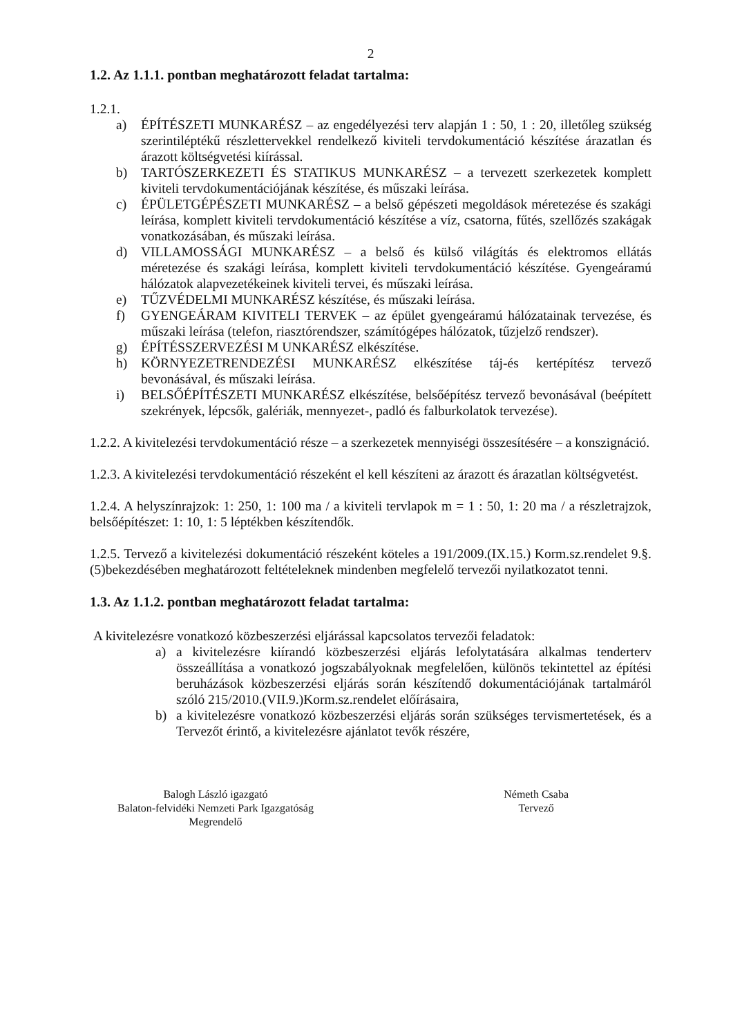2
1.2. Az 1.1.1. pontban meghatározott feladat tartalma:
1.2.1.
a) ÉPÍTÉSZETI MUNKARÉSZ – az engedélyezési terv alapján 1 : 50, 1 : 20, illetőleg szükség szerintiléptékű részlettervekkel rendelkező kiviteli tervdokumentáció készítése árazatlan és árazott költségvetési kiírással.
b) TARTÓSZERKEZETI ÉS STATIKUS MUNKARÉSZ – a tervezett szerkezetek komplett kiviteli tervdokumentációjának készítése, és műszaki leírása.
c) ÉPÜLETGÉPÉSZETI MUNKARÉSZ – a belső gépészeti megoldások méretezése és szakági leírása, komplett kiviteli tervdokumentáció készítése a víz, csatorna, fűtés, szellőzés szakágak vonatkozásában, és műszaki leírása.
d) VILLAMOSSÁGI MUNKARÉSZ – a belső és külső világítás és elektromos ellátás méretezése és szakági leírása, komplett kiviteli tervdokumentáció készítése. Gyengeáramú hálózatok alapvezetékeinek kiviteli tervei, és műszaki leírása.
e) TŰZVÉDELMI MUNKARÉSZ készítése, és műszaki leírása.
f) GYENGEÁRAM KIVITELI TERVEK – az épület gyengeáramú hálózatainak tervezése, és műszaki leírása (telefon, riasztórendszer, számítógépes hálózatok, tűzjelző rendszer).
g) ÉPÍTÉSSZERVEZÉSI M UNKARÉSZ elkészítése.
h) KÖRNYEZETRENDEZÉSI MUNKARÉSZ elkészítése táj-és kertépítész tervező bevonásával, és műszaki leírása.
i) BELSŐÉPÍTÉSZETI MUNKARÉSZ elkészítése, belsőépítész tervező bevonásával (beépített szekrények, lépcsők, galériák, mennyezet-, padló és falburkolatok tervezése).
1.2.2. A kivitelezési tervdokumentáció része – a szerkezetek mennyiségi összesítésére – a konszignáció.
1.2.3. A kivitelezési tervdokumentáció részeként el kell készíteni az árazott és árazatlan költségvetést.
1.2.4. A helyszínrajzok: 1: 250, 1: 100 ma / a kiviteli tervlapok m = 1 : 50, 1: 20 ma / a részletrajzok, belsőépítészet: 1: 10, 1: 5 léptékben készítendők.
1.2.5. Tervező a kivitelezési dokumentáció részeként köteles a 191/2009.(IX.15.) Korm.sz.rendelet 9.§.(5)bekezdésében meghatározott feltételeknek mindenben megfelelő tervezői nyilatkozatot tenni.
1.3. Az 1.1.2. pontban meghatározott feladat tartalma:
A kivitelezésre vonatkozó közbeszerzési eljárással kapcsolatos tervezői feladatok:
a) a kivitelezésre kiírandó közbeszerzési eljárás lefolytatására alkalmas tenderterv összeállítása a vonatkozó jogszabályoknak megfelelően, különös tekintettel az építési beruházások közbeszerzési eljárás során készítendő dokumentációjának tartalmáról szóló 215/2010.(VII.9.)Korm.sz.rendelet előírásaira,
b) a kivitelezésre vonatkozó közbeszerzési eljárás során szükséges tervismertetések, és a Tervezőt érintő, a kivitelezésre ajánlatot tevők részére,
Balogh László igazgató
Balaton-felvidéki Nemzeti Park Igazgatóság
Megrendelő
Németh Csaba
Tervező